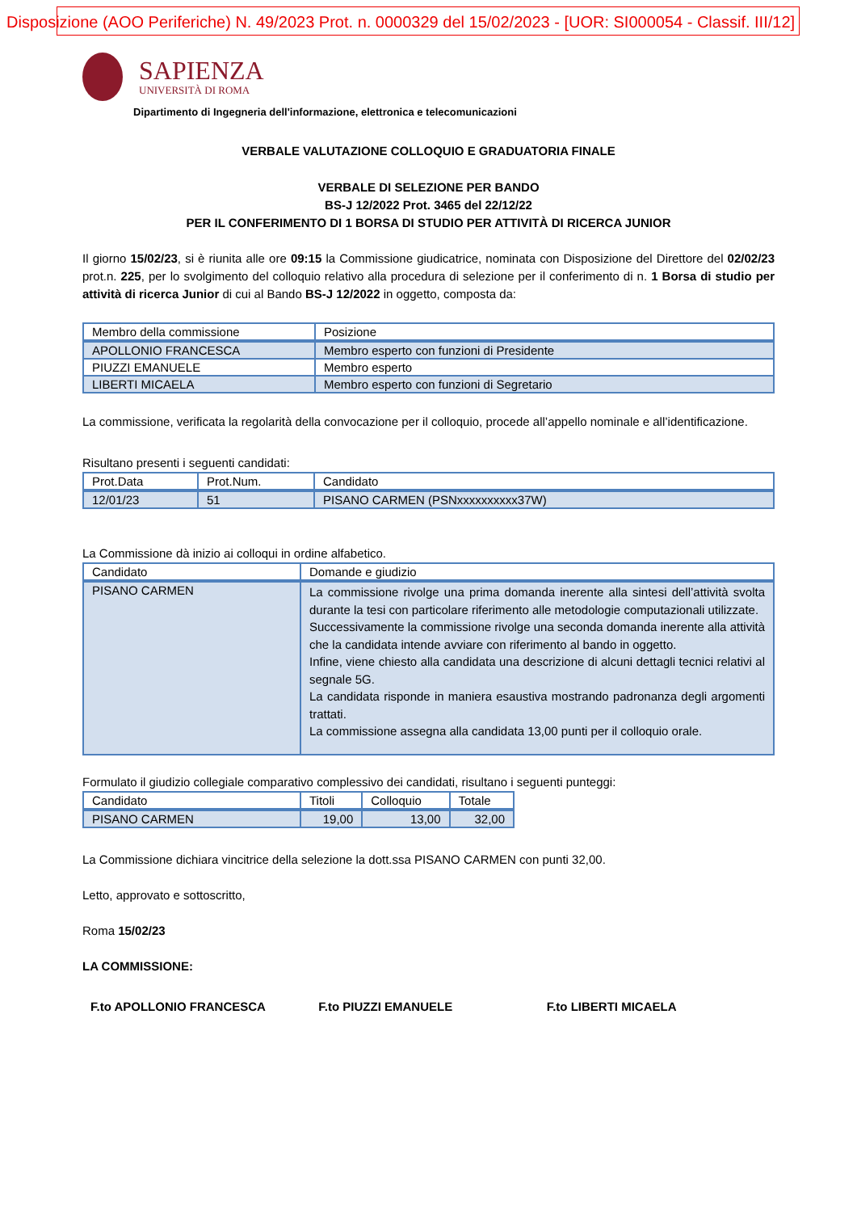Disposizione (AOO Periferiche) N. 49/2023 Prot. n. 0000329 del 15/02/2023 - [UOR: SI000054 - Classif. III/12]
SAPIENZA
UNIVERSITÀ DI ROMA
Dipartimento di Ingegneria dell'informazione, elettronica e telecomunicazioni
VERBALE VALUTAZIONE COLLOQUIO E GRADUATORIA FINALE
VERBALE DI SELEZIONE PER BANDO
BS-J 12/2022 Prot. 3465 del 22/12/22
PER IL CONFERIMENTO DI 1 BORSA DI STUDIO PER ATTIVITÀ DI RICERCA JUNIOR
Il giorno 15/02/23, si è riunita alle ore 09:15 la Commissione giudicatrice, nominata con Disposizione del Direttore del 02/02/23 prot.n. 225, per lo svolgimento del colloquio relativo alla procedura di selezione per il conferimento di n. 1 Borsa di studio per attività di ricerca Junior di cui al Bando BS-J 12/2022 in oggetto, composta da:
| Membro della commissione | Posizione |
| --- | --- |
| APOLLONIO FRANCESCA | Membro esperto con funzioni di Presidente |
| PIUZZI EMANUELE | Membro esperto |
| LIBERTI MICAELA | Membro esperto con funzioni di Segretario |
La commissione, verificata la regolarità della convocazione per il colloquio, procede all’appello nominale e all’identificazione.
Risultano presenti i seguenti candidati:
| Prot.Data | Prot.Num. | Candidato |
| --- | --- | --- |
| 12/01/23 | 51 | PISANO CARMEN (PSNxxxxxxxxxx37W) |
La Commissione dà inizio ai colloqui in ordine alfabetico.
| Candidato | Domande e giudizio |
| --- | --- |
| PISANO CARMEN | La commissione rivolge una prima domanda inerente alla sintesi dell’attività svolta durante la tesi con particolare riferimento alle metodologie computazionali utilizzate. Successivamente la commissione rivolge una seconda domanda inerente alla attività che la candidata intende avviare con riferimento al bando in oggetto. Infine, viene chiesto alla candidata una descrizione di alcuni dettagli tecnici relativi al segnale 5G. La candidata risponde in maniera esaustiva mostrando padronanza degli argomenti trattati. La commissione assegna alla candidata 13,00 punti per il colloquio orale. |
Formulato il giudizio collegiale comparativo complessivo dei candidati, risultano i seguenti punteggi:
| Candidato | Titoli | Colloquio | Totale |
| --- | --- | --- | --- |
| PISANO CARMEN | 19,00 | 13,00 | 32,00 |
La Commissione dichiara vincitrice della selezione la dott.ssa PISANO CARMEN con punti 32,00.
Letto, approvato e sottoscritto,
Roma 15/02/23
LA COMMISSIONE:
F.to APOLLONIO FRANCESCA F.to PIUZZI EMANUELE F.to LIBERTI MICAELA